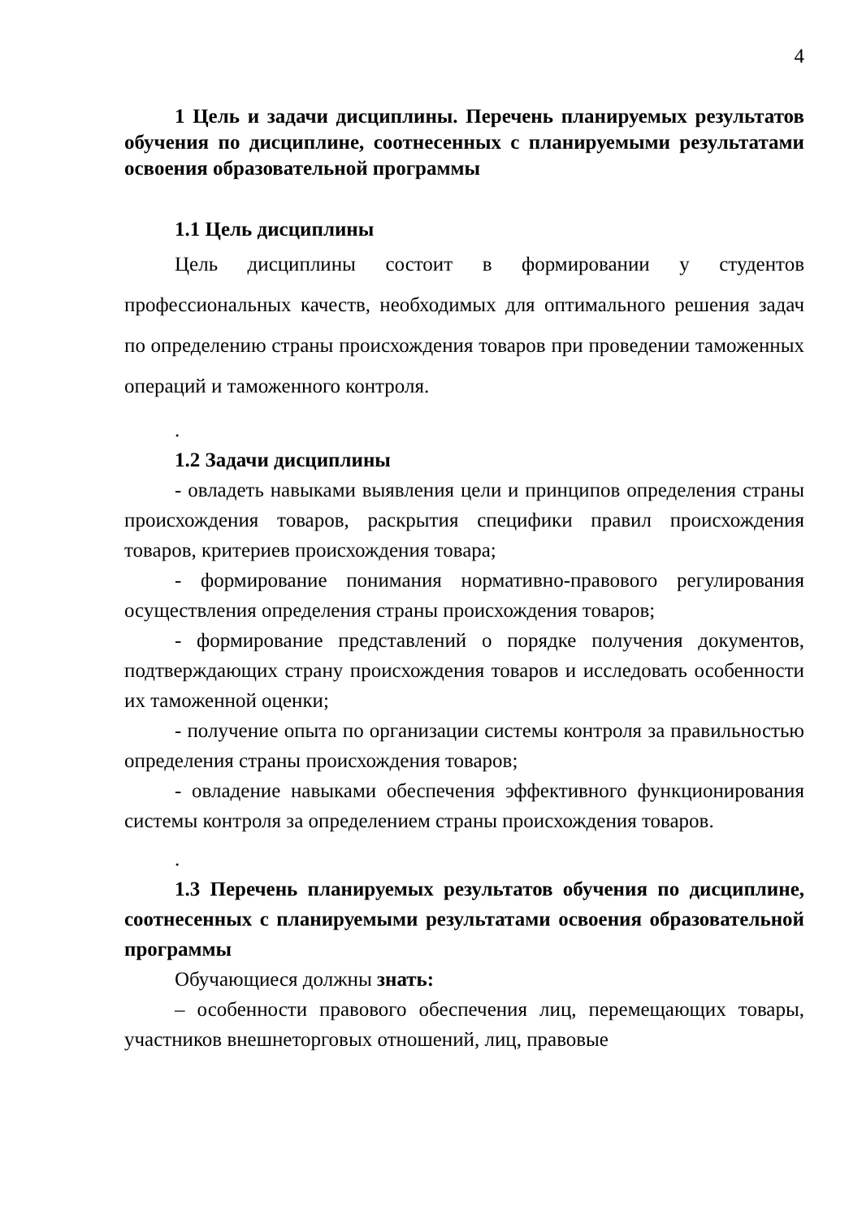4
1 Цель и задачи дисциплины. Перечень планируемых результатов обучения по дисциплине, соотнесенных с планируемыми результатами освоения образовательной программы
1.1 Цель дисциплины
Цель дисциплины состоит в формировании у студентов профессиональных качеств, необходимых для оптимального решения задач по определению страны происхождения товаров при проведении таможенных операций и таможенного контроля.
.
1.2 Задачи дисциплины
- овладеть навыками выявления цели и принципов определения страны происхождения товаров, раскрытия специфики правил происхождения товаров, критериев происхождения товара;
- формирование понимания нормативно-правового регулирования осуществления определения страны происхождения товаров;
- формирование представлений о порядке получения документов, подтверждающих страну происхождения товаров и исследовать особенности их таможенной оценки;
- получение опыта по организации системы контроля за правильностью определения страны происхождения товаров;
- овладение навыками обеспечения эффективного функционирования системы контроля за определением страны происхождения товаров.
.
1.3 Перечень планируемых результатов обучения по дисциплине, соотнесенных с планируемыми результатами освоения образовательной программы
Обучающиеся должны знать:
– особенности правового обеспечения лиц, перемещающих товары, участников внешнеторговых отношений, лиц, правовые